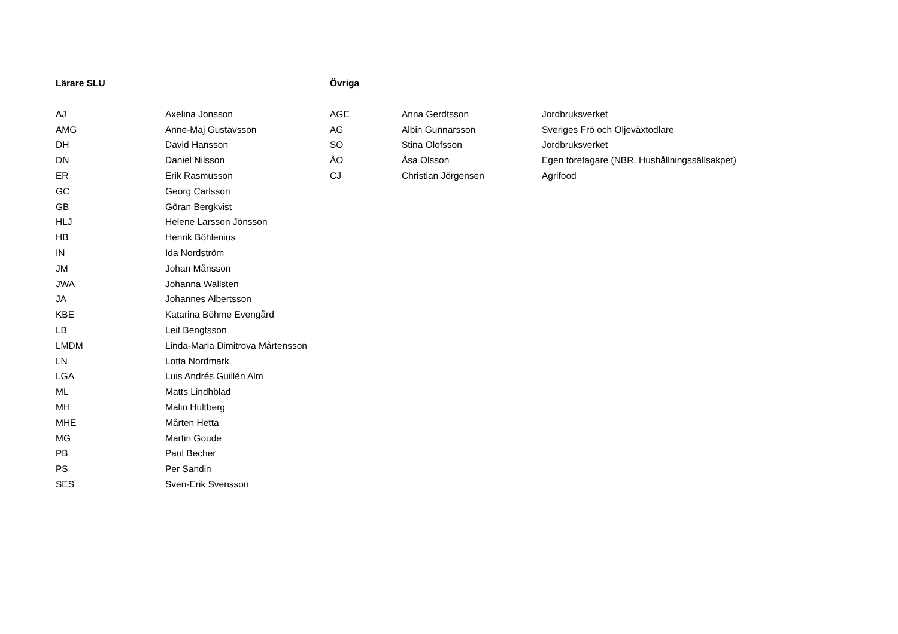| Lärare SLU | | Övriga | | |
| --- | --- | --- | --- | --- |
| AJ | Axelina Jonsson | AGE | Anna Gerdtsson | Jordbruksverket |
| AMG | Anne-Maj Gustavsson | AG | Albin Gunnarsson | Sveriges Frö och Oljeväxtodlare |
| DH | David Hansson | SO | Stina Olofsson | Jordbruksverket |
| DN | Daniel Nilsson | ÅO | Åsa Olsson | Egen företagare (NBR, Hushållningssällsakpet) |
| ER | Erik Rasmusson | CJ | Christian Jörgensen | Agrifood |
| GC | Georg Carlsson | | | |
| GB | Göran Bergkvist | | | |
| HLJ | Helene Larsson Jönsson | | | |
| HB | Henrik Böhlenius | | | |
| IN | Ida Nordström | | | |
| JM | Johan Månsson | | | |
| JWA | Johanna Wallsten | | | |
| JA | Johannes Albertsson | | | |
| KBE | Katarina Böhme Evengård | | | |
| LB | Leif Bengtsson | | | |
| LMDM | Linda-Maria Dimitrova Mårtensson | | | |
| LN | Lotta Nordmark | | | |
| LGA | Luis Andrés Guillén Alm | | | |
| ML | Matts Lindhblad | | | |
| MH | Malin Hultberg | | | |
| MHE | Mårten Hetta | | | |
| MG | Martin Goude | | | |
| PB | Paul Becher | | | |
| PS | Per Sandin | | | |
| SES | Sven-Erik Svensson | | | |